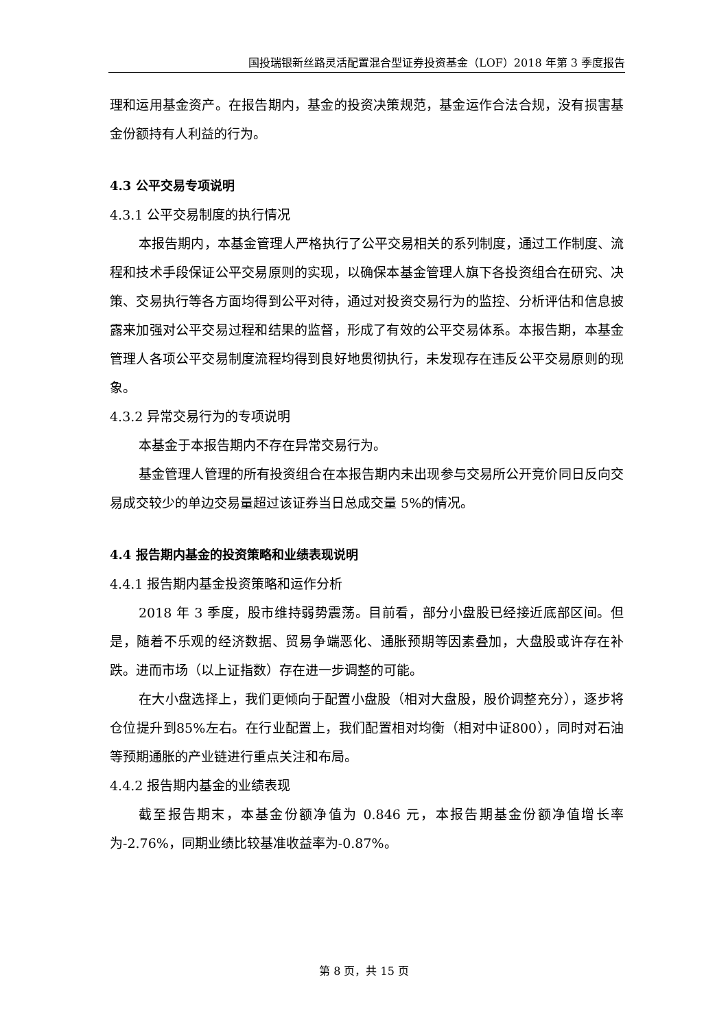国投瑞银新丝路灵活配置混合型证券投资基金（LOF）2018 年第 3 季度报告
理和运用基金资产。在报告期内，基金的投资决策规范，基金运作合法合规，没有损害基金份额持有人利益的行为。
4.3 公平交易专项说明
4.3.1 公平交易制度的执行情况
本报告期内，本基金管理人严格执行了公平交易相关的系列制度，通过工作制度、流程和技术手段保证公平交易原则的实现，以确保本基金管理人旗下各投资组合在研究、决策、交易执行等各方面均得到公平对待，通过对投资交易行为的监控、分析评估和信息披露来加强对公平交易过程和结果的监督，形成了有效的公平交易体系。本报告期，本基金管理人各项公平交易制度流程均得到良好地贯彻执行，未发现存在违反公平交易原则的现象。
4.3.2 异常交易行为的专项说明
本基金于本报告期内不存在异常交易行为。
基金管理人管理的所有投资组合在本报告期内未出现参与交易所公开竞价同日反向交易成交较少的单边交易量超过该证券当日总成交量 5%的情况。
4.4 报告期内基金的投资策略和业绩表现说明
4.4.1 报告期内基金投资策略和运作分析
2018 年 3 季度，股市维持弱势震荡。目前看，部分小盘股已经接近底部区间。但是，随着不乐观的经济数据、贸易争端恶化、通胀预期等因素叠加，大盘股或许存在补跌。进而市场（以上证指数）存在进一步调整的可能。
在大小盘选择上，我们更倾向于配置小盘股（相对大盘股，股价调整充分），逐步将仓位提升到85%左右。在行业配置上，我们配置相对均衡（相对中证800），同时对石油等预期通胀的产业链进行重点关注和布局。
4.4.2 报告期内基金的业绩表现
截至报告期末，本基金份额净值为 0.846 元，本报告期基金份额净值增长率为-2.76%，同期业绩比较基准收益率为-0.87%。
第 8 页，共 15 页